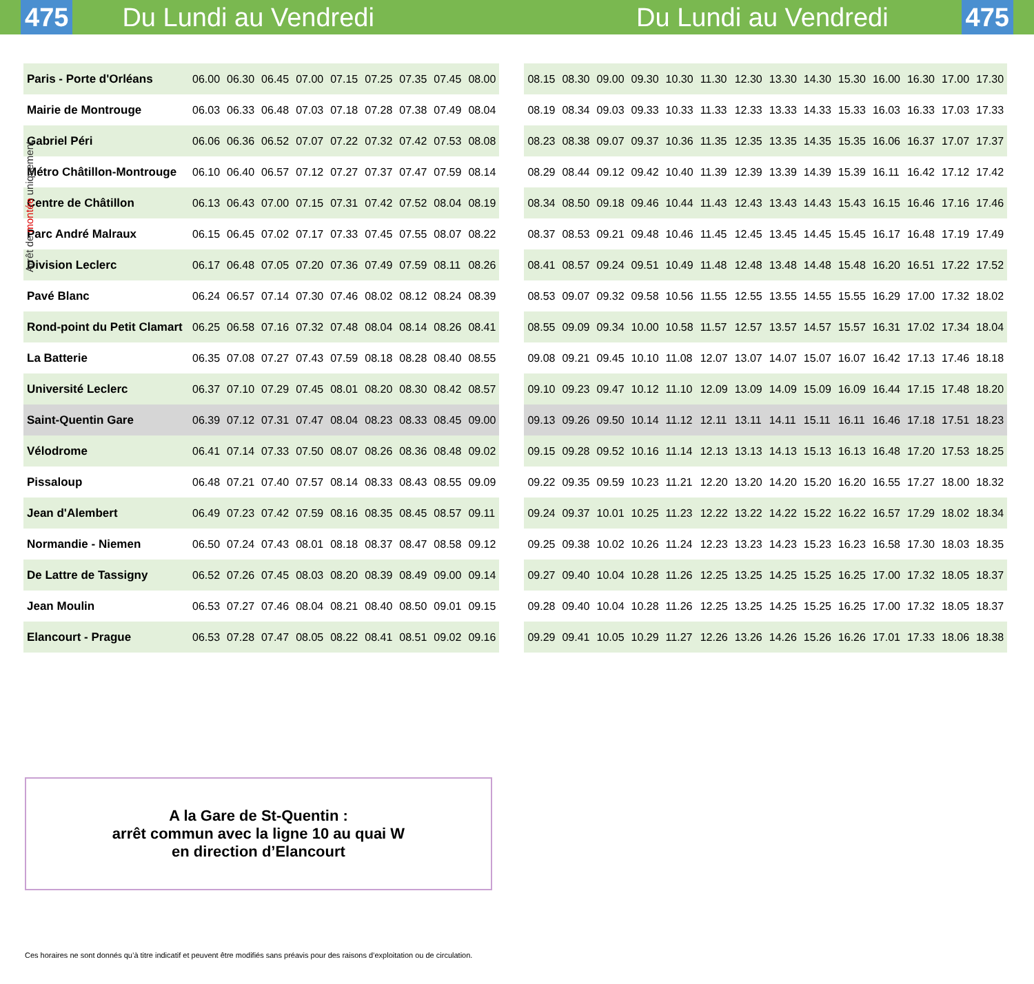475 Du Lundi au Vendredi Du Lundi au Vendredi 475
| Paris - Porte d'Orléans | 06.00 | 06.30 | 06.45 | 07.00 | 07.15 | 07.25 | 07.35 | 07.45 | 08.00 |
| Mairie de Montrouge | 06.03 | 06.33 | 06.48 | 07.03 | 07.18 | 07.28 | 07.38 | 07.49 | 08.04 |
| Gabriel Péri | 06.06 | 06.36 | 06.52 | 07.07 | 07.22 | 07.32 | 07.42 | 07.53 | 08.08 |
| Métro Châtillon-Montrouge | 06.10 | 06.40 | 06.57 | 07.12 | 07.27 | 07.37 | 07.47 | 07.59 | 08.14 |
| Centre de Châtillon | 06.13 | 06.43 | 07.00 | 07.15 | 07.31 | 07.42 | 07.52 | 08.04 | 08.19 |
| Parc André Malraux | 06.15 | 06.45 | 07.02 | 07.17 | 07.33 | 07.45 | 07.55 | 08.07 | 08.22 |
| Division Leclerc | 06.17 | 06.48 | 07.05 | 07.20 | 07.36 | 07.49 | 07.59 | 08.11 | 08.26 |
| Pavé Blanc | 06.24 | 06.57 | 07.14 | 07.30 | 07.46 | 08.02 | 08.12 | 08.24 | 08.39 |
| Rond-point du Petit Clamart | 06.25 | 06.58 | 07.16 | 07.32 | 07.48 | 08.04 | 08.14 | 08.26 | 08.41 |
| La Batterie | 06.35 | 07.08 | 07.27 | 07.43 | 07.59 | 08.18 | 08.28 | 08.40 | 08.55 |
| Université Leclerc | 06.37 | 07.10 | 07.29 | 07.45 | 08.01 | 08.20 | 08.30 | 08.42 | 08.57 |
| Saint-Quentin Gare | 06.39 | 07.12 | 07.31 | 07.47 | 08.04 | 08.23 | 08.33 | 08.45 | 09.00 |
| Vélodrome | 06.41 | 07.14 | 07.33 | 07.50 | 08.07 | 08.26 | 08.36 | 08.48 | 09.02 |
| Pissaloup | 06.48 | 07.21 | 07.40 | 07.57 | 08.14 | 08.33 | 08.43 | 08.55 | 09.09 |
| Jean d'Alembert | 06.49 | 07.23 | 07.42 | 07.59 | 08.16 | 08.35 | 08.45 | 08.57 | 09.11 |
| Normandie - Niemen | 06.50 | 07.24 | 07.43 | 08.01 | 08.18 | 08.37 | 08.47 | 08.58 | 09.12 |
| De Lattre de Tassigny | 06.52 | 07.26 | 07.45 | 08.03 | 08.20 | 08.39 | 08.49 | 09.00 | 09.14 |
| Jean Moulin | 06.53 | 07.27 | 07.46 | 08.04 | 08.21 | 08.40 | 08.50 | 09.01 | 09.15 |
| Elancourt - Prague | 06.53 | 07.28 | 07.47 | 08.05 | 08.22 | 08.41 | 08.51 | 09.02 | 09.16 |
| 08.15 | 08.30 | 09.00 | 09.30 | 10.30 | 11.30 | 12.30 | 13.30 | 14.30 | 15.30 | 16.00 | 16.30 | 17.00 | 17.30 |
| 08.19 | 08.34 | 09.03 | 09.33 | 10.33 | 11.33 | 12.33 | 13.33 | 14.33 | 15.33 | 16.03 | 16.33 | 17.03 | 17.33 |
| 08.23 | 08.38 | 09.07 | 09.37 | 10.36 | 11.35 | 12.35 | 13.35 | 14.35 | 15.35 | 16.06 | 16.37 | 17.07 | 17.37 |
| 08.29 | 08.44 | 09.12 | 09.42 | 10.40 | 11.39 | 12.39 | 13.39 | 14.39 | 15.39 | 16.11 | 16.42 | 17.12 | 17.42 |
| 08.34 | 08.50 | 09.18 | 09.46 | 10.44 | 11.43 | 12.43 | 13.43 | 14.43 | 15.43 | 16.15 | 16.46 | 17.16 | 17.46 |
| 08.37 | 08.53 | 09.21 | 09.48 | 10.46 | 11.45 | 12.45 | 13.45 | 14.45 | 15.45 | 16.17 | 16.48 | 17.19 | 17.49 |
| 08.41 | 08.57 | 09.24 | 09.51 | 10.49 | 11.48 | 12.48 | 13.48 | 14.48 | 15.48 | 16.20 | 16.51 | 17.22 | 17.52 |
| 08.53 | 09.07 | 09.32 | 09.58 | 10.56 | 11.55 | 12.55 | 13.55 | 14.55 | 15.55 | 16.29 | 17.00 | 17.32 | 18.02 |
| 08.55 | 09.09 | 09.34 | 10.00 | 10.58 | 11.57 | 12.57 | 13.57 | 14.57 | 15.57 | 16.31 | 17.02 | 17.34 | 18.04 |
| 09.08 | 09.21 | 09.45 | 10.10 | 11.08 | 12.07 | 13.07 | 14.07 | 15.07 | 16.07 | 16.42 | 17.13 | 17.46 | 18.18 |
| 09.10 | 09.23 | 09.47 | 10.12 | 11.10 | 12.09 | 13.09 | 14.09 | 15.09 | 16.09 | 16.44 | 17.15 | 17.48 | 18.20 |
| 09.13 | 09.26 | 09.50 | 10.14 | 11.12 | 12.11 | 13.11 | 14.11 | 15.11 | 16.11 | 16.46 | 17.18 | 17.51 | 18.23 |
| 09.15 | 09.28 | 09.52 | 10.16 | 11.14 | 12.13 | 13.13 | 14.13 | 15.13 | 16.13 | 16.48 | 17.20 | 17.53 | 18.25 |
| 09.22 | 09.35 | 09.59 | 10.23 | 11.21 | 12.20 | 13.20 | 14.20 | 15.20 | 16.20 | 16.55 | 17.27 | 18.00 | 18.32 |
| 09.24 | 09.37 | 10.01 | 10.25 | 11.23 | 12.22 | 13.22 | 14.22 | 15.22 | 16.22 | 16.57 | 17.29 | 18.02 | 18.34 |
| 09.25 | 09.38 | 10.02 | 10.26 | 11.24 | 12.23 | 13.23 | 14.23 | 15.23 | 16.23 | 16.58 | 17.30 | 18.03 | 18.35 |
| 09.27 | 09.40 | 10.04 | 10.28 | 11.26 | 12.25 | 13.25 | 14.25 | 15.25 | 16.25 | 17.00 | 17.32 | 18.05 | 18.37 |
| 09.28 | 09.40 | 10.04 | 10.28 | 11.26 | 12.25 | 13.25 | 14.25 | 15.25 | 16.25 | 17.00 | 17.32 | 18.05 | 18.37 |
| 09.29 | 09.41 | 10.05 | 10.29 | 11.27 | 12.26 | 13.26 | 14.26 | 15.26 | 16.26 | 17.01 | 17.33 | 18.06 | 18.38 |
Arrêt de montée uniquement
A la Gare de St-Quentin :
arrêt commun avec la ligne 10 au quai W
en direction d’Elancourt
Ces horaires ne sont donnés qu’à titre indicatif et peuvent être modifiés sans préavis pour des raisons d’exploitation ou de circulation.